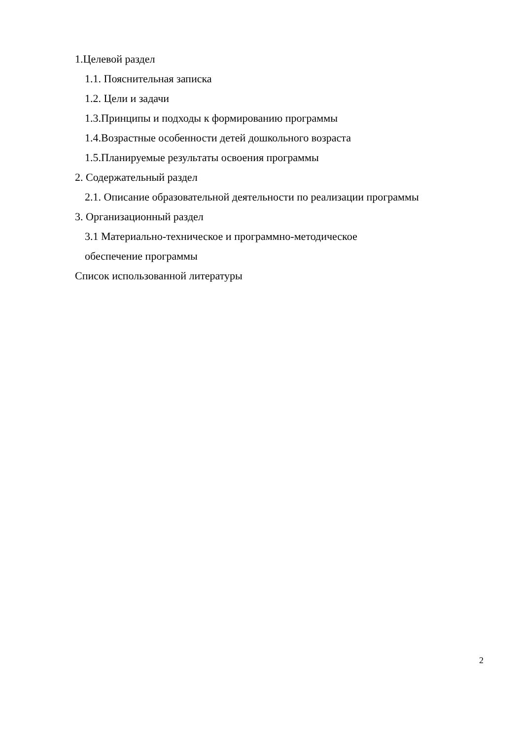1.Целевой раздел
1.1. Пояснительная записка
1.2. Цели и задачи
1.3.Принципы и подходы к формированию программы
1.4.Возрастные особенности детей дошкольного возраста
1.5.Планируемые результаты освоения программы
2. Содержательный раздел
2.1. Описание образовательной деятельности по реализации программы
3. Организационный раздел
3.1 Материально-техническое и программно-методическое
обеспечение программы
Список использованной литературы
2